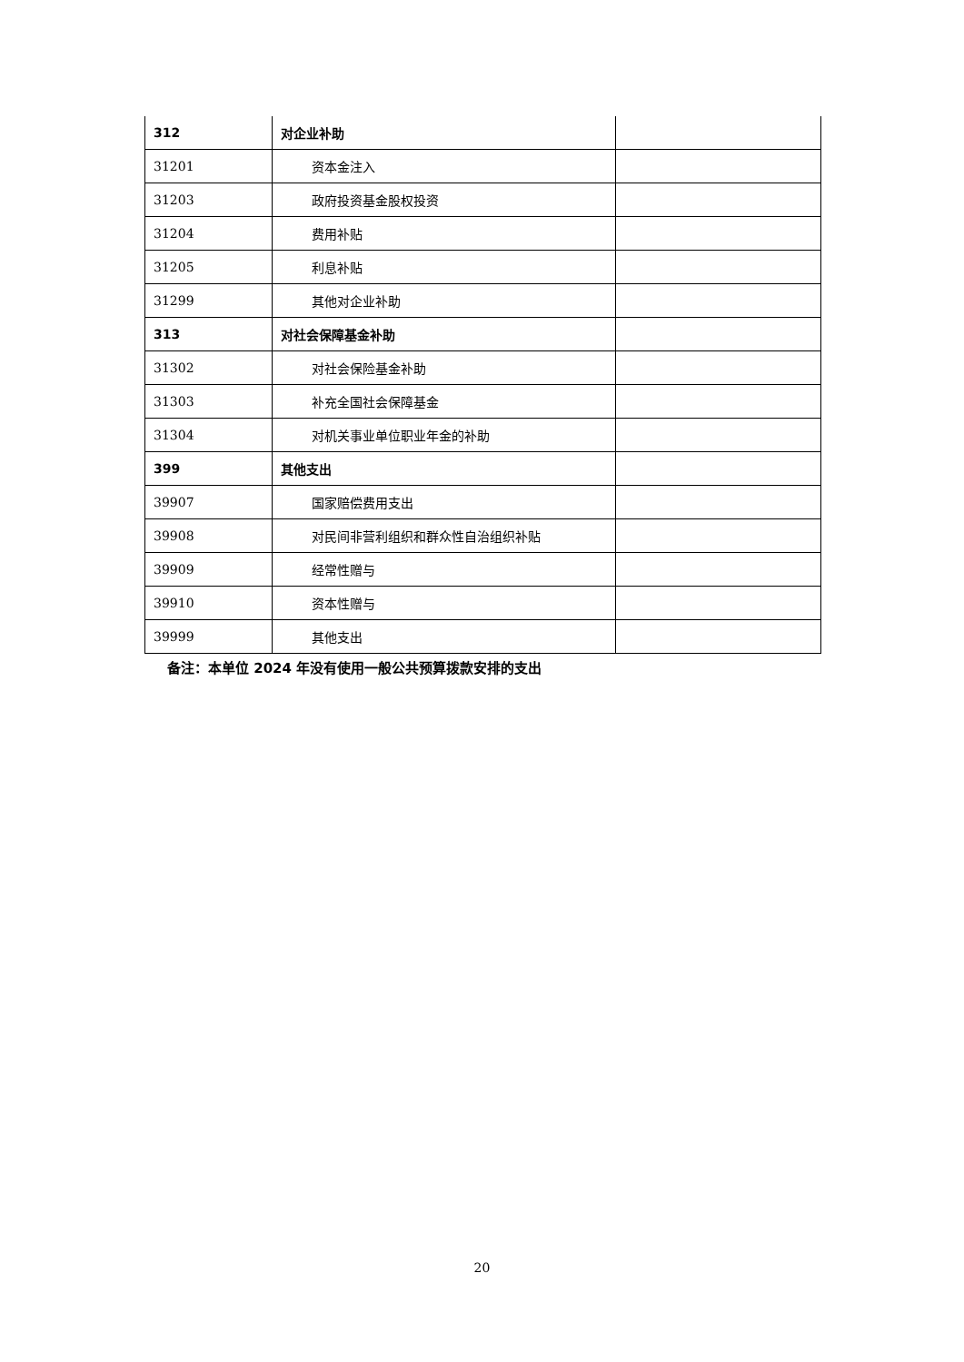| 312 | 对企业补助 | |
| 31201 | 资本金注入 | |
| 31203 | 政府投资基金股权投资 | |
| 31204 | 费用补贴 | |
| 31205 | 利息补贴 | |
| 31299 | 其他对企业补助 | |
| 313 | 对社会保障基金补助 | |
| 31302 | 对社会保险基金补助 | |
| 31303 | 补充全国社会保障基金 | |
| 31304 | 对机关事业单位职业年金的补助 | |
| 399 | 其他支出 | |
| 39907 | 国家赔偿费用支出 | |
| 39908 | 对民间非营利组织和群众性自治组织补贴 | |
| 39909 | 经常性赠与 | |
| 39910 | 资本性赠与 | |
| 39999 | 其他支出 | |
备注：本单位 2024 年没有使用一般公共预算拨款安排的支出
20